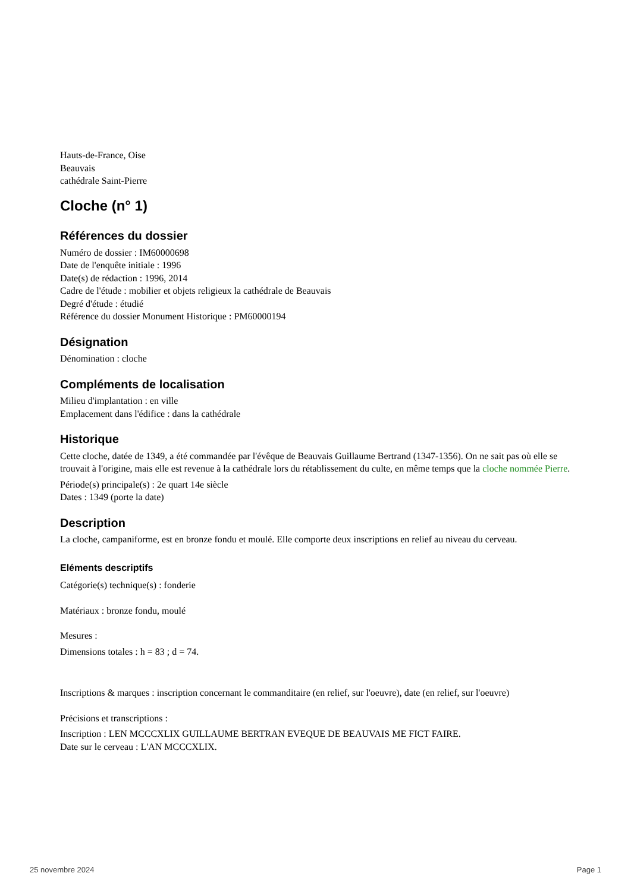Hauts-de-France, Oise
Beauvais
cathédrale Saint-Pierre
Cloche (n° 1)
Références du dossier
Numéro de dossier : IM60000698
Date de l'enquête initiale : 1996
Date(s) de rédaction : 1996, 2014
Cadre de l'étude : mobilier et objets religieux la cathédrale de Beauvais
Degré d'étude : étudié
Référence du dossier Monument Historique : PM60000194
Désignation
Dénomination : cloche
Compléments de localisation
Milieu d'implantation : en ville
Emplacement dans l'édifice : dans la cathédrale
Historique
Cette cloche, datée de 1349, a été commandée par l'évêque de Beauvais Guillaume Bertrand (1347-1356). On ne sait pas où elle se trouvait à l'origine, mais elle est revenue à la cathédrale lors du rétablissement du culte, en même temps que la cloche nommée Pierre.
Période(s) principale(s) : 2e quart 14e siècle
Dates : 1349 (porte la date)
Description
La cloche, campaniforme, est en bronze fondu et moulé. Elle comporte deux inscriptions en relief au niveau du cerveau.
Eléments descriptifs
Catégorie(s) technique(s) : fonderie
Matériaux : bronze fondu, moulé
Mesures :
Dimensions totales : h = 83 ; d = 74.
Inscriptions & marques : inscription concernant le commanditaire (en relief, sur l'oeuvre), date (en relief, sur l'oeuvre)
Précisions et transcriptions :
Inscription : LEN MCCCXLIX GUILLAUME BERTRAN EVEQUE DE BEAUVAIS ME FICT FAIRE.
Date sur le cerveau : L'AN MCCCXLIX.
25 novembre 2024 Page 1